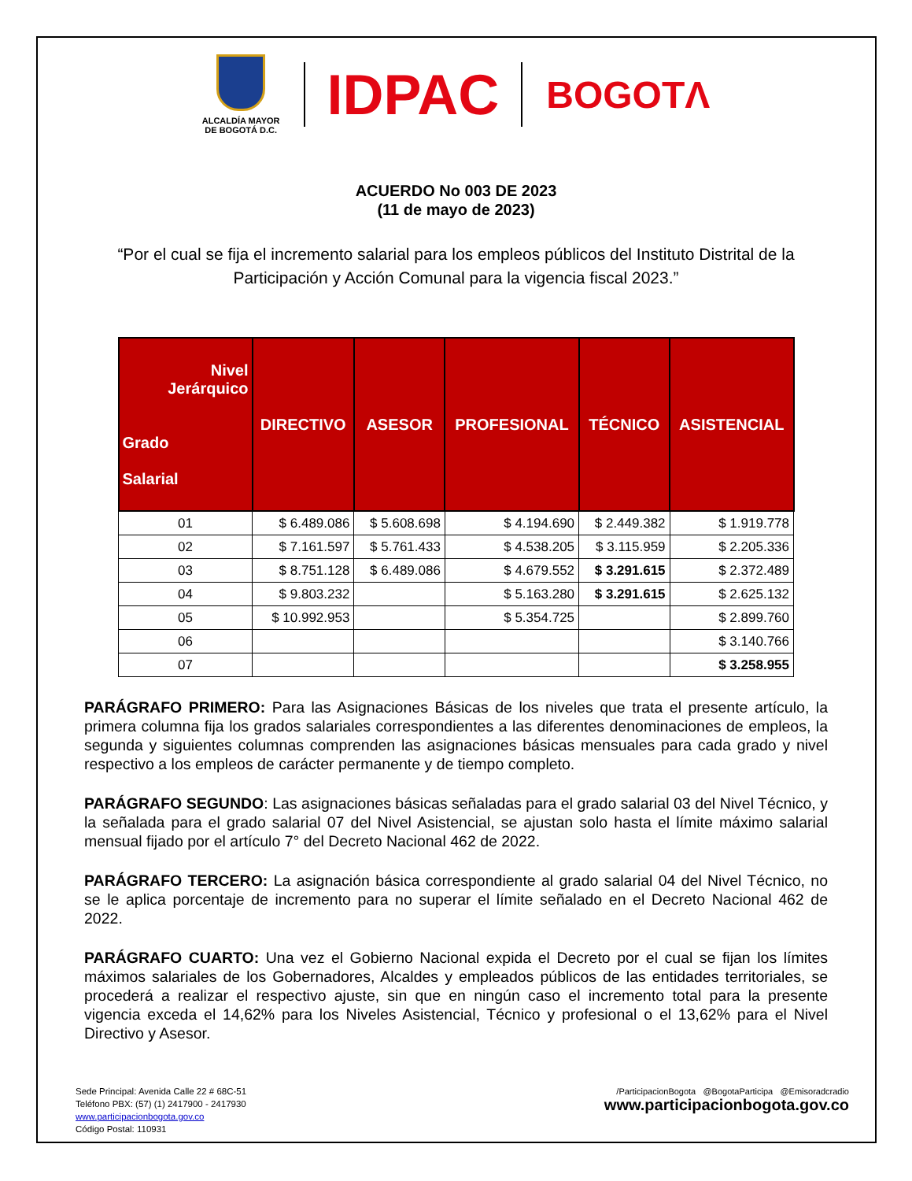ALCALDÍA MAYOR
DE BOGOTÁ D.C.
IDPAC
BOGOTΛ
ACUERDO No 003 DE 2023
(11 de mayo de 2023)
“Por el cual se fija el incremento salarial para los empleos públicos del Instituto Distrital de la Participación y Acción Comunal para la vigencia fiscal 2023.”
| Nivel Jerárquico Grado Salarial | DIRECTIVO | ASESOR | PROFESIONAL | TÉCNICO | ASISTENCIAL |
| --- | --- | --- | --- | --- | --- |
| 01 | $ 6.489.086 | $ 5.608.698 | $ 4.194.690 | $ 2.449.382 | $ 1.919.778 |
| 02 | $ 7.161.597 | $ 5.761.433 | $ 4.538.205 | $ 3.115.959 | $ 2.205.336 |
| 03 | $ 8.751.128 | $ 6.489.086 | $ 4.679.552 | $ 3.291.615 | $ 2.372.489 |
| 04 | $ 9.803.232 | | $ 5.163.280 | $ 3.291.615 | $ 2.625.132 |
| 05 | $ 10.992.953 | | $ 5.354.725 | | $ 2.899.760 |
| 06 | | | | | $ 3.140.766 |
| 07 | | | | | $ 3.258.955 |
PARÁGRAFO PRIMERO: Para las Asignaciones Básicas de los niveles que trata el presente artículo, la primera columna fija los grados salariales correspondientes a las diferentes denominaciones de empleos, la segunda y siguientes columnas comprenden las asignaciones básicas mensuales para cada grado y nivel respectivo a los empleos de carácter permanente y de tiempo completo.
PARÁGRAFO SEGUNDO: Las asignaciones básicas señaladas para el grado salarial 03 del Nivel Técnico, y la señalada para el grado salarial 07 del Nivel Asistencial, se ajustan solo hasta el límite máximo salarial mensual fijado por el artículo 7° del Decreto Nacional 462 de 2022.
PARÁGRAFO TERCERO: La asignación básica correspondiente al grado salarial 04 del Nivel Técnico, no se le aplica porcentaje de incremento para no superar el límite señalado en el Decreto Nacional 462 de 2022.
PARÁGRAFO CUARTO: Una vez el Gobierno Nacional expida el Decreto por el cual se fijan los límites máximos salariales de los Gobernadores, Alcaldes y empleados públicos de las entidades territoriales, se procederá a realizar el respectivo ajuste, sin que en ningún caso el incremento total para la presente vigencia exceda el 14,62% para los Niveles Asistencial, Técnico y profesional o el 13,62% para el Nivel Directivo y Asesor.
Sede Principal: Avenida Calle 22 # 68C-51
Teléfono PBX: (57) (1) 2417900 - 2417930
www.participacionbogota.gov.co
Código Postal: 110931
/ParticipacionBogota @BogotaParticipa @Emisoradcradio
www.participacionbogota.gov.co